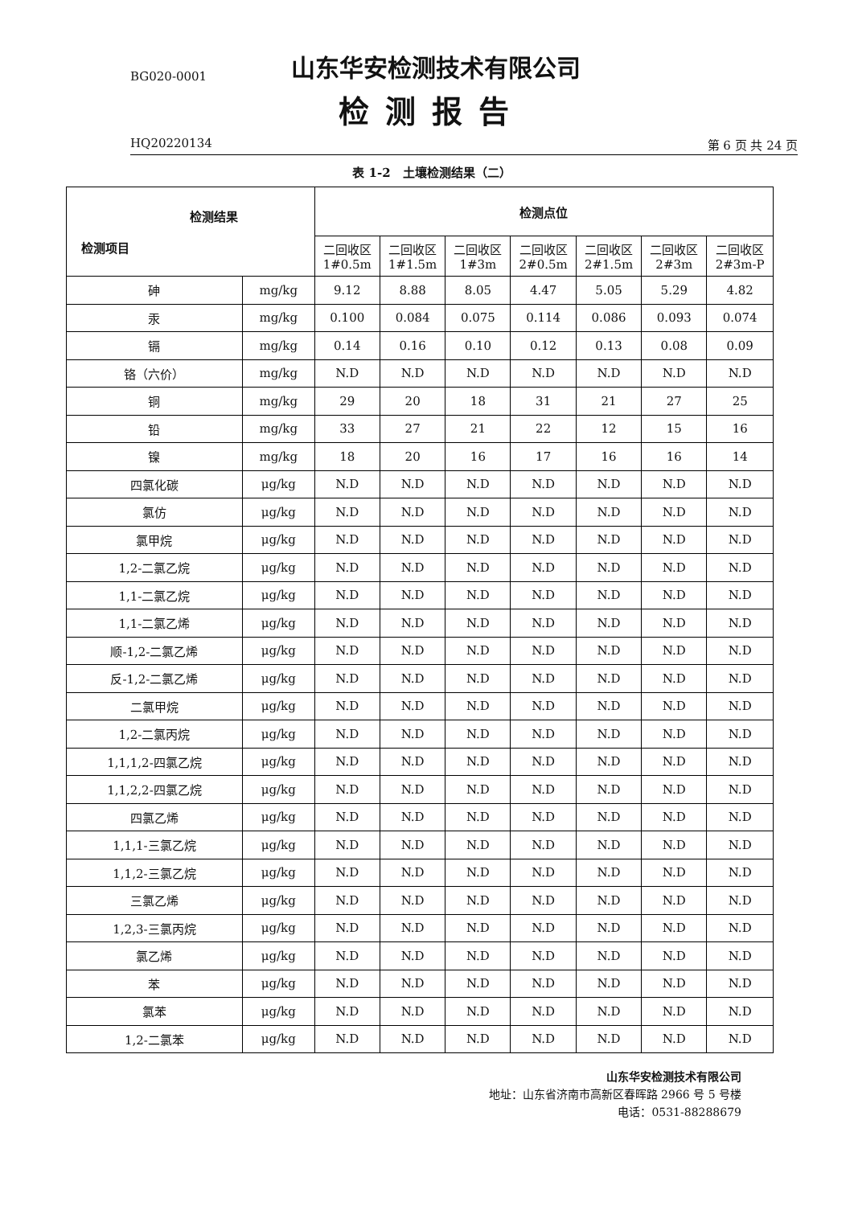BG020-0001
山东华安检测技术有限公司
检测报告
HQ20220134 第 6 页 共 24 页
表 1-2　土壤检测结果（二）
| 检测结果 检测项目 | | 检测点位 | | | | | | |
| --- | --- | --- | --- | --- | --- | --- | --- | --- |
| | | 二回收区 1#0.5m | 二回收区 1#1.5m | 二回收区 1#3m | 二回收区 2#0.5m | 二回收区 2#1.5m | 二回收区 2#3m | 二回收区 2#3m-P |
| 砷 | mg/kg | 9.12 | 8.88 | 8.05 | 4.47 | 5.05 | 5.29 | 4.82 |
| 汞 | mg/kg | 0.100 | 0.084 | 0.075 | 0.114 | 0.086 | 0.093 | 0.074 |
| 镉 | mg/kg | 0.14 | 0.16 | 0.10 | 0.12 | 0.13 | 0.08 | 0.09 |
| 铬（六价） | mg/kg | N.D | N.D | N.D | N.D | N.D | N.D | N.D |
| 铜 | mg/kg | 29 | 20 | 18 | 31 | 21 | 27 | 25 |
| 铅 | mg/kg | 33 | 27 | 21 | 22 | 12 | 15 | 16 |
| 镍 | mg/kg | 18 | 20 | 16 | 17 | 16 | 16 | 14 |
| 四氯化碳 | μg/kg | N.D | N.D | N.D | N.D | N.D | N.D | N.D |
| 氯仿 | μg/kg | N.D | N.D | N.D | N.D | N.D | N.D | N.D |
| 氯甲烷 | μg/kg | N.D | N.D | N.D | N.D | N.D | N.D | N.D |
| 1,2-二氯乙烷 | μg/kg | N.D | N.D | N.D | N.D | N.D | N.D | N.D |
| 1,1-二氯乙烷 | μg/kg | N.D | N.D | N.D | N.D | N.D | N.D | N.D |
| 1,1-二氯乙烯 | μg/kg | N.D | N.D | N.D | N.D | N.D | N.D | N.D |
| 顺-1,2-二氯乙烯 | μg/kg | N.D | N.D | N.D | N.D | N.D | N.D | N.D |
| 反-1,2-二氯乙烯 | μg/kg | N.D | N.D | N.D | N.D | N.D | N.D | N.D |
| 二氯甲烷 | μg/kg | N.D | N.D | N.D | N.D | N.D | N.D | N.D |
| 1,2-二氯丙烷 | μg/kg | N.D | N.D | N.D | N.D | N.D | N.D | N.D |
| 1,1,1,2-四氯乙烷 | μg/kg | N.D | N.D | N.D | N.D | N.D | N.D | N.D |
| 1,1,2,2-四氯乙烷 | μg/kg | N.D | N.D | N.D | N.D | N.D | N.D | N.D |
| 四氯乙烯 | μg/kg | N.D | N.D | N.D | N.D | N.D | N.D | N.D |
| 1,1,1-三氯乙烷 | μg/kg | N.D | N.D | N.D | N.D | N.D | N.D | N.D |
| 1,1,2-三氯乙烷 | μg/kg | N.D | N.D | N.D | N.D | N.D | N.D | N.D |
| 三氯乙烯 | μg/kg | N.D | N.D | N.D | N.D | N.D | N.D | N.D |
| 1,2,3-三氯丙烷 | μg/kg | N.D | N.D | N.D | N.D | N.D | N.D | N.D |
| 氯乙烯 | μg/kg | N.D | N.D | N.D | N.D | N.D | N.D | N.D |
| 苯 | μg/kg | N.D | N.D | N.D | N.D | N.D | N.D | N.D |
| 氯苯 | μg/kg | N.D | N.D | N.D | N.D | N.D | N.D | N.D |
| 1,2-二氯苯 | μg/kg | N.D | N.D | N.D | N.D | N.D | N.D | N.D |
山东华安检测技术有限公司
地址：山东省济南市高新区春晖路 2966 号 5 号楼
电话：0531-88288679